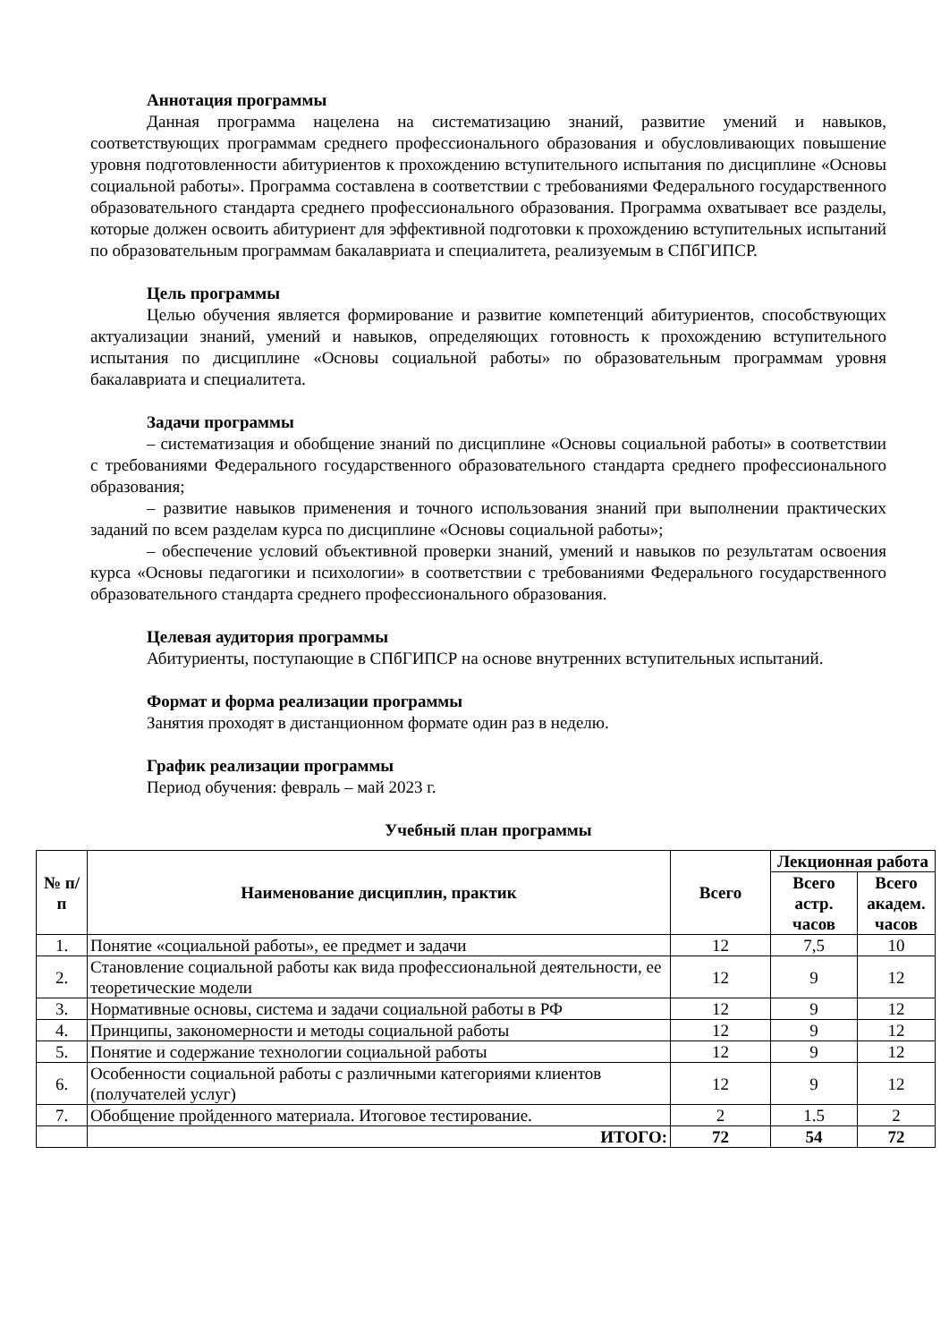Аннотация программы
Данная программа нацелена на систематизацию знаний, развитие умений и навыков, соответствующих программам среднего профессионального образования и обусловливающих повышение уровня подготовленности абитуриентов к прохождению вступительного испытания по дисциплине «Основы социальной работы». Программа составлена в соответствии с требованиями Федерального государственного образовательного стандарта среднего профессионального образования. Программа охватывает все разделы, которые должен освоить абитуриент для эффективной подготовки к прохождению вступительных испытаний по образовательным программам бакалавриата и специалитета, реализуемым в СПбГИПСР.
Цель программы
Целью обучения является формирование и развитие компетенций абитуриентов, способствующих актуализации знаний, умений и навыков, определяющих готовность к прохождению вступительного испытания по дисциплине «Основы социальной работы» по образовательным программам уровня бакалавриата и специалитета.
Задачи программы
– систематизация и обобщение знаний по дисциплине «Основы социальной работы» в соответствии с требованиями Федерального государственного образовательного стандарта среднего профессионального образования;
– развитие навыков применения и точного использования знаний при выполнении практических заданий по всем разделам курса по дисциплине «Основы социальной работы»;
– обеспечение условий объективной проверки знаний, умений и навыков по результатам освоения курса «Основы педагогики и психологии» в соответствии с требованиями Федерального государственного образовательного стандарта среднего профессионального образования.
Целевая аудитория программы
Абитуриенты, поступающие в СПбГИПСР на основе внутренних вступительных испытаний.
Формат и форма реализации программы
Занятия проходят в дистанционном формате один раз в неделю.
График реализации программы
Период обучения: февраль – май 2023 г.
Учебный план программы
| № п/п | Наименование дисциплин, практик | Всего | Лекционная работа | |
| --- | --- | --- | --- | --- |
| | | | Всего астр. часов | Всего академ. часов |
| 1. | Понятие «социальной работы», ее предмет и задачи | 12 | 7,5 | 10 |
| 2. | Становление социальной работы как вида профессиональной деятельности, ее теоретические модели | 12 | 9 | 12 |
| 3. | Нормативные основы, система и задачи социальной работы в РФ | 12 | 9 | 12 |
| 4. | Принципы, закономерности и методы социальной работы | 12 | 9 | 12 |
| 5. | Понятие и содержание технологии социальной работы | 12 | 9 | 12 |
| 6. | Особенности социальной работы с различными категориями клиентов (получателей услуг) | 12 | 9 | 12 |
| 7. | Обобщение пройденного материала. Итоговое тестирование. | 2 | 1.5 | 2 |
| | ИТОГО: | 72 | 54 | 72 |